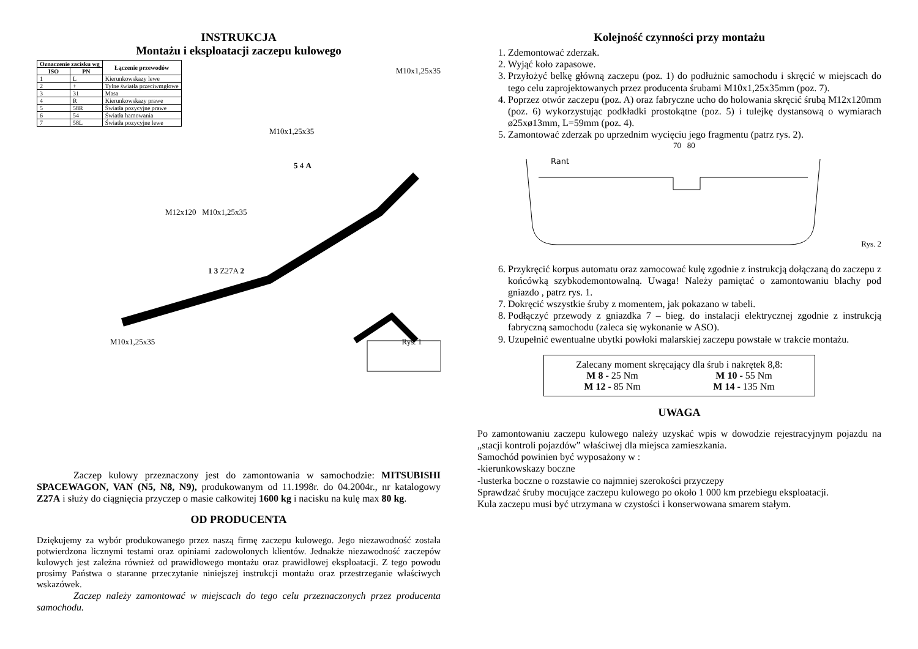INSTRUKCJA
Montażu i eksploatacji zaczepu kulowego
| Oznaczenie zacisku wg | | Łączenie przewodów |
| --- | --- | --- |
| ISO | PN | |
| 1 | L | Kierunkowskazy lewe |
| 2 | + | Tylne światła przeciwmgłowe |
| 3 | 31 | Masa |
| 4 | R | Kierunkowskazy prawe |
| 5 | 58R | Światła pozycyjne prawe |
| 6 | 54 | Światła hamowania |
| 7 | 58L | Światła pozycyjne lewe |
M10x1,25x35
M10x1,25x35
5 4 A
M12x120 M10x1,25x35
1 3 Z27A 2
M10x1,25x35 Rys. 1
Zaczep kulowy przeznaczony jest do zamontowania w samochodzie: MITSUBISHI SPACEWAGON, VAN (N5, N8, N9), produkowanym od 11.1998r. do 04.2004r., nr katalogowy Z27A i służy do ciągnięcia przyczep o masie całkowitej 1600 kg i nacisku na kulę max 80 kg.
OD PRODUCENTA
Dziękujemy za wybór produkowanego przez naszą firmę zaczepu kulowego. Jego niezawodność została potwierdzona licznymi testami oraz opiniami zadowolonych klientów. Jednakże niezawodność zaczepów kulowych jest zależna również od prawidłowego montażu oraz prawidłowej eksploatacji. Z tego powodu prosimy Państwa o staranne przeczytanie niniejszej instrukcji montażu oraz przestrzeganie właściwych wskazówek.
Zaczep należy zamontować w miejscach do tego celu przeznaczonych przez producenta samochodu.
Kolejność czynności przy montażu
1. Zdemontować zderzak.
2. Wyjąć koło zapasowe.
3. Przyłożyć belkę główną zaczepu (poz. 1) do podłużnic samochodu i skręcić w miejscach do tego celu zaprojektowanych przez producenta śrubami M10x1,25x35mm (poz. 7).
4. Poprzez otwór zaczepu (poz. A) oraz fabryczne ucho do holowania skręcić śrubą M12x120mm (poz. 6) wykorzystując podkładki prostokątne (poz. 5) i tulejkę dystansową o wymiarach ø25xø13mm, L=59mm (poz. 4).
5. Zamontować zderzak po uprzednim wycięciu jego fragmentu (patrz rys. 2).
70 80
Rant
Rys. 2
6. Przykręcić korpus automatu oraz zamocować kulę zgodnie z instrukcją dołączaną do zaczepu z końcówką szybkodemontowalną. Uwaga! Należy pamiętać o zamontowaniu blachy pod gniazdo , patrz rys. 1.
7. Dokręcić wszystkie śruby z momentem, jak pokazano w tabeli.
8. Podłączyć przewody z gniazdka 7 – bieg. do instalacji elektrycznej zgodnie z instrukcją fabryczną samochodu (zaleca się wykonanie w ASO).
9. Uzupełnić ewentualne ubytki powłoki malarskiej zaczepu powstałe w trakcie montażu.
Zalecany moment skręcający dla śrub i nakrętek 8,8:
M 8 - 25 Nm M 10 - 55 Nm
M 12 - 85 Nm M 14 - 135 Nm
UWAGA
Po zamontowaniu zaczepu kulowego należy uzyskać wpis w dowodzie rejestracyjnym pojazdu na „stacji kontroli pojazdów” właściwej dla miejsca zamieszkania.
Samochód powinien być wyposażony w :
-kierunkowskazy boczne
-lusterka boczne o rozstawie co najmniej szerokości przyczepy
Sprawdzać śruby mocujące zaczepu kulowego po około 1 000 km przebiegu eksploatacji.
Kula zaczepu musi być utrzymana w czystości i konserwowana smarem stałym.